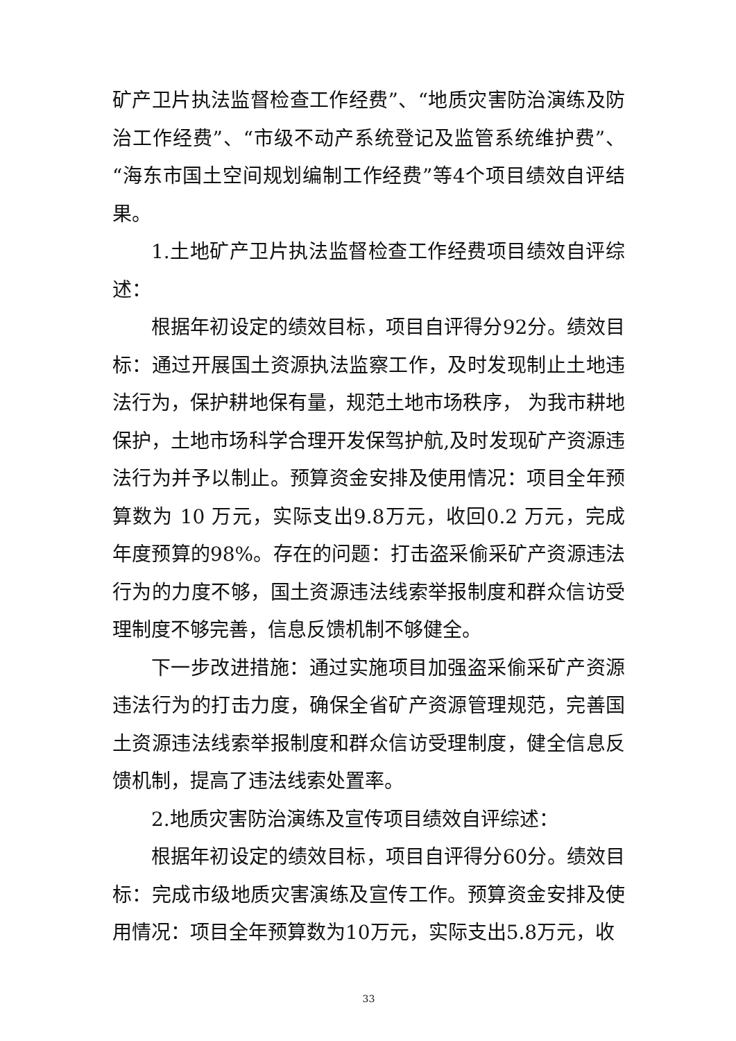矿产卫片执法监督检查工作经费”、“地质灾害防治演练及防治工作经费”、“市级不动产系统登记及监管系统维护费”、“海东市国土空间规划编制工作经费”等4个项目绩效自评结果。
1.土地矿产卫片执法监督检查工作经费项目绩效自评综述：
根据年初设定的绩效目标，项目自评得分92分。绩效目标：通过开展国土资源执法监察工作，及时发现制止土地违法行为，保护耕地保有量，规范土地市场秩序， 为我市耕地保护，土地市场科学合理开发保驾护航,及时发现矿产资源违法行为并予以制止。预算资金安排及使用情况：项目全年预算数为 10 万元，实际支出9.8万元，收回0.2 万元，完成年度预算的98%。存在的问题：打击盗采偷采矿产资源违法行为的力度不够，国土资源违法线索举报制度和群众信访受理制度不够完善，信息反馈机制不够健全。
下一步改进措施：通过实施项目加强盗采偷采矿产资源违法行为的打击力度，确保全省矿产资源管理规范，完善国土资源违法线索举报制度和群众信访受理制度，健全信息反馈机制，提高了违法线索处置率。
2.地质灾害防治演练及宣传项目绩效自评综述：
根据年初设定的绩效目标，项目自评得分60分。绩效目标：完成市级地质灾害演练及宣传工作。预算资金安排及使用情况：项目全年预算数为10万元，实际支出5.8万元，收
33